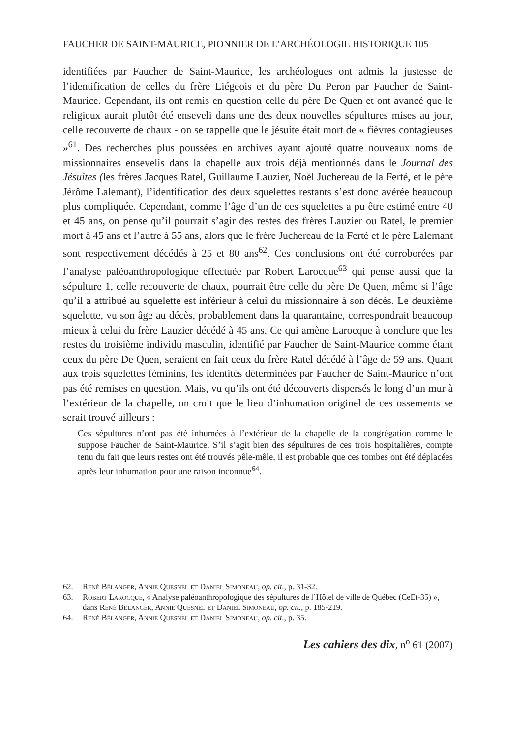FAUCHER DE SAINT-MAURICE, PIONNIER DE L’ARCHÉOLOGIE HISTORIQUE 105
identifiées par Faucher de Saint-Maurice, les archéologues ont admis la justesse de l’identification de celles du frère Liégeois et du père Du Peron par Faucher de Saint-Maurice. Cependant, ils ont remis en question celle du père De Quen et ont avancé que le religieux aurait plutôt été enseveli dans une des deux nouvelles sépultures mises au jour, celle recouverte de chaux - on se rappelle que le jésuite était mort de « fièvres contagieuses »<sup>61</sup>. Des recherches plus poussées en archives ayant ajouté quatre nouveaux noms de missionnaires ensevelis dans la chapelle aux trois déjà mentionnés dans le Journal des Jésuites (les frères Jacques Ratel, Guillaume Lauzier, Noël Juchereau de la Ferté, et le père Jérôme Lalemant), l’identification des deux squelettes restants s’est donc avérée beaucoup plus compliquée. Cependant, comme l’âge d’un de ces squelettes a pu être estimé entre 40 et 45 ans, on pense qu’il pourrait s’agir des restes des frères Lauzier ou Ratel, le premier mort à 45 ans et l’autre à 55 ans, alors que le frère Juchereau de la Ferté et le père Lalemant sont respectivement décédés à 25 et 80 ans<sup>62</sup>. Ces conclusions ont été corroborées par l’analyse paléoanthropologique effectuée par Robert Larocque<sup>63</sup> qui pense aussi que la sépulture 1, celle recouverte de chaux, pourrait être celle du père De Quen, même si l’âge qu’il a attribué au squelette est inférieur à celui du missionnaire à son décès. Le deuxième squelette, vu son âge au décès, probablement dans la quarantaine, correspondrait beaucoup mieux à celui du frère Lauzier décédé à 45 ans. Ce qui amène Larocque à conclure que les restes du troisième individu masculin, identifié par Faucher de Saint-Maurice comme étant ceux du père De Quen, seraient en fait ceux du frère Ratel décédé à l’âge de 59 ans. Quant aux trois squelettes féminins, les identités déterminées par Faucher de Saint-Maurice n’ont pas été remises en question. Mais, vu qu’ils ont été découverts dispersés le long d’un mur à l’extérieur de la chapelle, on croit que le lieu d’inhumation originel de ces ossements se serait trouvé ailleurs :
Ces sépultures n’ont pas été inhumées à l’extérieur de la chapelle de la congrégation comme le suppose Faucher de Saint-Maurice. S’il s’agit bien des sépultures de ces trois hospitalières, compte tenu du fait que leurs restes ont été trouvés pêle-mêle, il est probable que ces tombes ont été déplacées après leur inhumation pour une raison inconnue<sup>64</sup>.
62. René Bélanger, Annie Quesnel et Daniel Simoneau, op. cit., p. 31-32.
63. Robert Larocque, « Analyse paléoanthropologique des sépultures de l’Hôtel de ville de Québec (CeEt-35) », dans René Bélanger, Annie Quesnel et Daniel Simoneau, op. cit., p. 185-219.
64. René Bélanger, Annie Quesnel et Daniel Simoneau, op. cit., p. 35.
Les cahiers des dix, n<sup>o</sup> 61 (2007)